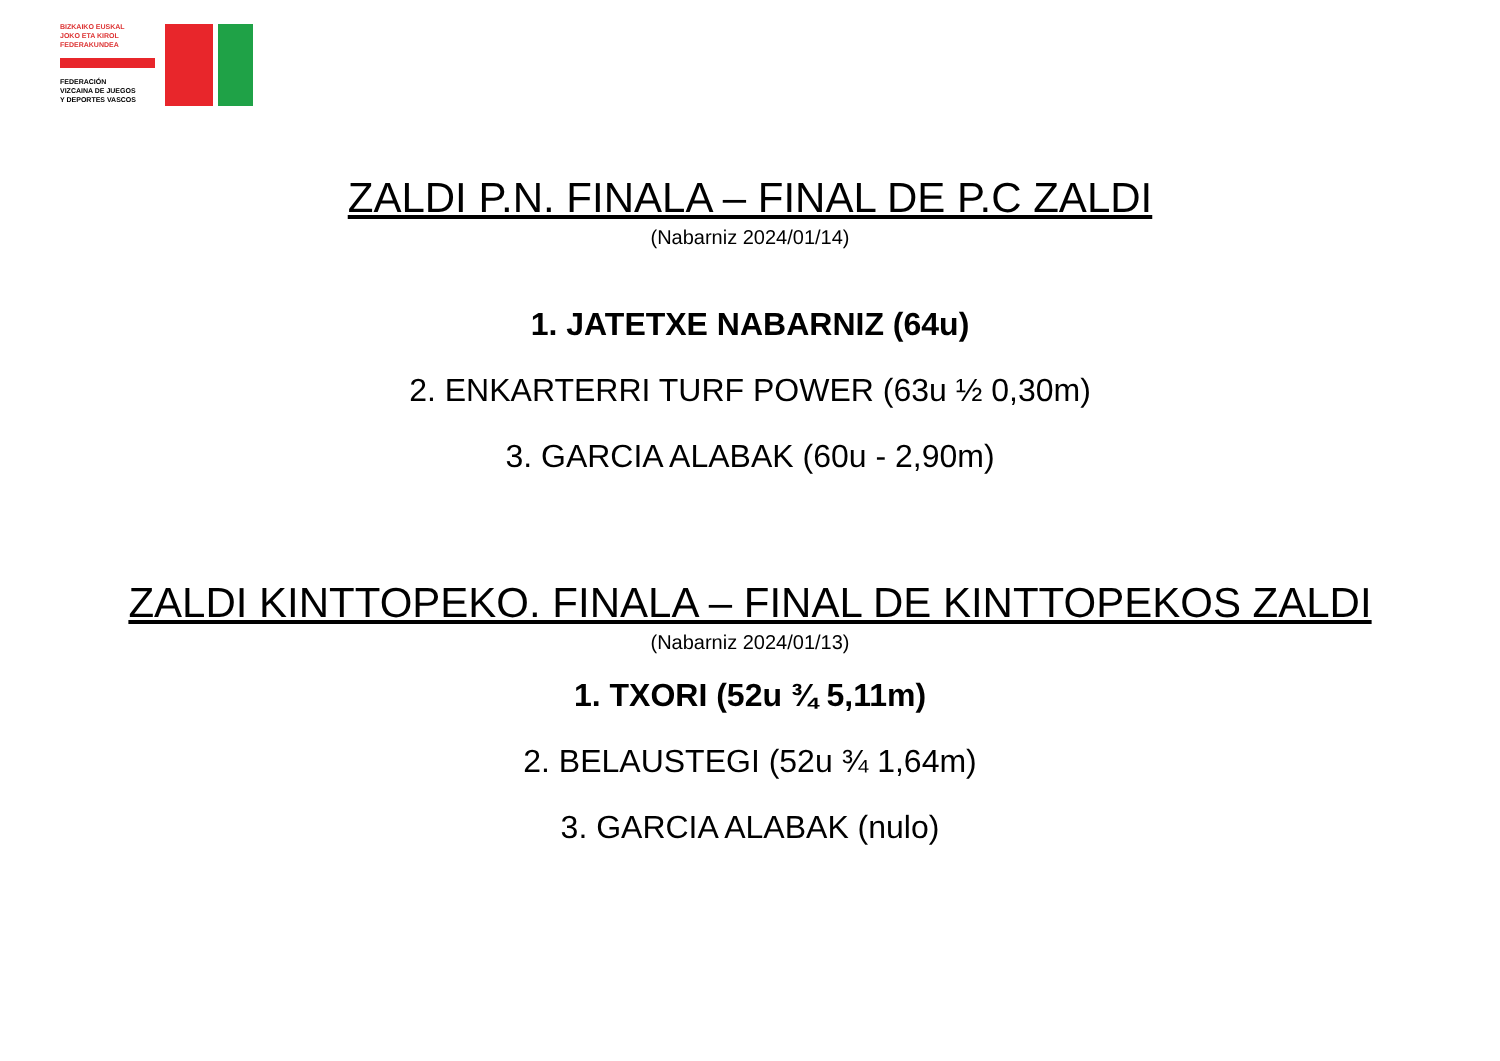BIZKAIKO EUSKAL
JOKO ETA KIROL
FEDERAKUNDEA
FEDERACIÓN
VIZCAINA DE JUEGOS
Y DEPORTES VASCOS
ZALDI P.N. FINALA – FINAL DE P.C ZALDI
(Nabarniz 2024/01/14)
1. JATETXE NABARNIZ (64u)
2. ENKARTERRI TURF POWER (63u ½ 0,30m)
3. GARCIA ALABAK (60u - 2,90m)
ZALDI KINTTOPEKO. FINALA – FINAL DE KINTTOPEKOS ZALDI
(Nabarniz 2024/01/13)
1. TXORI (52u ¾ 5,11m)
2. BELAUSTEGI (52u ¾ 1,64m)
3. GARCIA ALABAK (nulo)